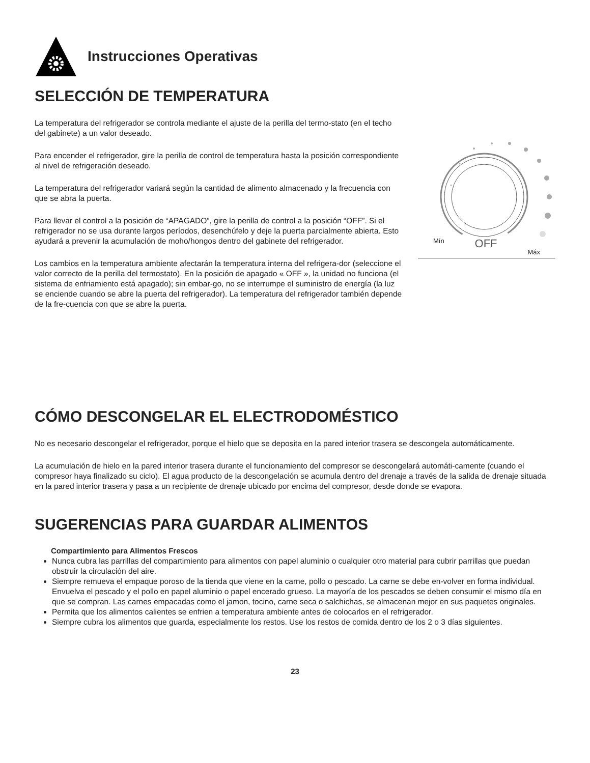Instrucciones Operativas
SELECCIÓN DE TEMPERATURA
La temperatura del refrigerador se controla mediante el ajuste de la perilla del termo-stato (en el techo del gabinete) a un valor deseado.
Para encender el refrigerador, gire la perilla de control de temperatura hasta la posición correspondiente al nivel de refrigeración deseado.
La temperatura del refrigerador variará según la cantidad de alimento almacenado y la frecuencia con que se abra la puerta.
Para llevar el control a la posición de “APAGADO”, gire la perilla de control a la posición “OFF”. Si el refrigerador no se usa durante largos períodos, desenchúfelo y deje la puerta parcialmente abierta. Esto ayudará a prevenir la acumulación de moho/hongos dentro del gabinete del refrigerador.
Los cambios en la temperatura ambiente afectarán la temperatura interna del refrigera-dor (seleccione el valor correcto de la perilla del termostato). En la posición de apagado « OFF », la unidad no funciona (el sistema de enfriamiento está apagado); sin embar-go, no se interrumpe el suministro de energía (la luz se enciende cuando se abre la puerta del refrigerador). La temperatura del refrigerador también depende de la fre-cuencia con que se abre la puerta.
Mín OFF Máx
CÓMO DESCONGELAR EL ELECTRODOMÉSTICO
No es necesario descongelar el refrigerador, porque el hielo que se deposita en la pared interior trasera se descongela automáticamente.
La acumulación de hielo en la pared interior trasera durante el funcionamiento del compresor se descongelará automáti-camente (cuando el compresor haya finalizado su ciclo). El agua producto de la descongelación se acumula dentro del drenaje a través de la salida de drenaje situada en la pared interior trasera y pasa a un recipiente de drenaje ubicado por encima del compresor, desde donde se evapora.
SUGERENCIAS PARA GUARDAR ALIMENTOS
Compartimiento para Alimentos Frescos
Nunca cubra las parrillas del compartimiento para alimentos con papel aluminio o cualquier otro material para cubrir parrillas que puedan obstruir la circulación del aire.
Siempre remueva el empaque poroso de la tienda que viene en la carne, pollo o pescado. La carne se debe en-volver en forma individual. Envuelva el pescado y el pollo en papel aluminio o papel encerado grueso. La mayoría de los pescados se deben consumir el mismo día en que se compran. Las carnes empacadas como el jamon, tocino, carne seca o salchichas, se almacenan mejor en sus paquetes originales.
Permita que los alimentos calientes se enfrien a temperatura ambiente antes de colocarlos en el refrigerador.
Siempre cubra los alimentos que guarda, especialmente los restos. Use los restos de comida dentro de los 2 o 3 días siguientes.
23